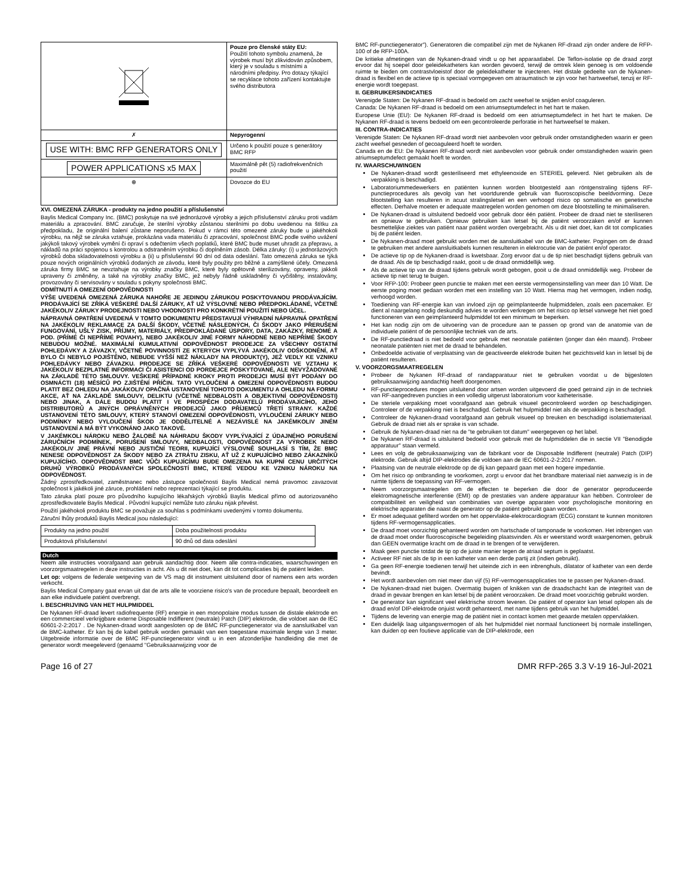| | Pouze pro členské státy EU: Použití tohoto symbolu znamená, že výrobek musí být zlikvidován způsobem, který je v souladu s místními a národními předpisy. Pro dotazy týkající se recyklace tohoto zařízení kontaktujte svého distributora |
| ✗ | Nepyrogenní |
| USE WITH: BMC RFP GENERATORS ONLY | Určeno k použití pouze s generátory BMC RFP |
| POWER APPLICATIONS x5 MAX | Maximálně pět (5) radiofrekvenčních použití |
| ⊕ | Dovozce do EU |
XVI. OMEZENÁ ZÁRUKA - produkty na jedno použití a příslušenství
Baylis Medical Company Inc. (BMC) poskytuje na své jednorázové výrobky a jejich příslušenství záruku proti vadám materiálu a zpracování. BMC zaručuje, že sterilní výrobky zůstanou sterilními po dobu uvedenou na štítku za předpokladu, že originální balení zůstane neporušeno. Pokud v rámci této omezené záruky bude u jakéhokoli výrobku, na nějž se záruka vztahuje, prokázána vada materiálu či zpracování, společnost BMC podle svého uvážení jakýkoli takový výrobek vymění či opraví s odečtením všech poplatků, které BMC bude muset uhradit za přepravu, a nákladů na práci spojenou s kontrolou a odstraněním výrobku či doplněním zásob. Délka záruky: (i) u jednorázových výrobků doba skladovatelnosti výrobku a (ii) u příslušenství 90 dní od data odeslání. Tato omezená záruka se týká pouze nových originálních výrobků dodaných ze závodu, které byly použity pro běžné a zamýšlené účely. Omezená záruka firmy BMC se nevztahuje na výrobky značky BMC, které byly opětovně sterilizovány, opraveny, jakkoli upraveny či změněny, a také na výrobky značky BMC, jež nebyly řádně uskladněny či vyčištěny, instalovány, provozovány či servisovány v souladu s pokyny společnosti BMC.
ODMÍTNUTÍ A OMEZENÍ ODPOVĚDNOSTI
VÝŠE UVEDENÁ OMEZENÁ ZÁRUKA NAHOŘE JE JEDINOU ZÁRUKOU POSKYTOVANOU PRODÁVAJÍCÍM. PRODÁVAJÍCÍ SE ZŘÍKÁ VEŠKERÉ DALŠÍ ZÁRUKY, AŤ UŽ VÝSLOVNÉ NEBO PŘEDPOKLÁDANÉ, VČETNĚ JAKÉKOLIV ZÁRUKY PRODEJNOSTI NEBO VHODNOSTI PRO KONKRÉTNÍ POUŽITÍ NEBO ÚČEL.
NÁPRAVNÁ OPATŘENÍ UVEDENÁ V TOMTO DOKUMENTU PŘEDSTAVUJÍ VÝHRADNÍ NÁPRAVNÁ OPATŘENÍ NA JAKÉKOLIV REKLAMACE ZA DALŠÍ ŠKODY, VČETNĚ NÁSLEDNÝCH, ČI ŠKODY JAKO PŘERUŠENÍ FUNGOVÁNÍ, UŠLÝ ZISK, PŘÍJMY, MATERIÁLY, PŘEDPOKLÁDANÉ ÚSPORY, DATA, ZAKÁZKY, RENOMÉ A POD. (PŘÍMÉ ČI NEPŘÍMÉ POVAHY), NEBO JAKÉKOLIV JINÉ FORMY NÁHODNÉ NEBO NEPŘÍMÉ ŠKODY NEBUDOU MOŽNÉ. MAXIMÁLNÍ KUMULATIVNÍ ODPOVĚDNOST PRODEJCE ZA VŠECHNY OSTATNÍ POHLEDÁVKY A ZÁVAZKY, VČETNĚ POVINNOSTÍ ZE KTERÝCH VYPLÝVÁ JAKÉKOLIV ODŠKODNĚNÍ, AŤ BYLO ČI NEBYLO POJIŠTĚNO, NEBUDE VYŠŠÍ NEŽ NÁKLADY NA PRODUKT(Y), JEŽ VEDLY KE VZNIKU POHLEDÁVKY NEBO ZÁVAZKU. PRODEJCE SE ZŘÍKÁ VEŠKERÉ ODPOVĚDNOSTI VE VZTAHU K JAKÉKOLIV BEZPLATNÉ INFORMACI ČI ASISTENCI OD PORDEJCE POSKYTOVANÉ, ALE NEVYŽADOVANÉ NA ZÁKLADĚ TÉTO SMLOUVY. VEŠKERÉ PŘÍPADNÉ KROKY PROTI PRODEJCI MUSÍ BÝT PODÁNY DO OSMNÁCTI (18) MĚSÍCŮ PO ZJIŠTĚNÍ PŘÍČIN. TATO VYLOUČENÍ A OMEZENÍ ODPOVĚDNOSTI BUDOU PLATIT BEZ OHLEDU NA JAKÁKOLIV OPAČNÁ USTANOVENÍ TOHOTO DOKUMENTU A OHLEDU NA FORMU AKCE, AŤ NA ZÁKLADĚ SMLOUVY, DELIKTU (VČETNĚ NEDBALOSTI A OBJEKTIVNÍ ODPOVĚDNOSTI) NEBO JINAK, A DÁLE BUDOU PLATIT I VE PROSPĚCH DODAVATELŮ PRODÁVAJÍCÍHO, JEHO DISTRIBUTORŮ A JINÝCH OPRÁVNĚNÝCH PRODEJCŮ JAKO PŘÍJEMCŮ TŘETÍ STRANY. KAŽDÉ USTANOVENÍ TÉTO SMLOUVY, KTERÝ STANOVÍ OMEZENÍ ODPOVĚDNOSTI, VYLOUČENÍ ZÁRUKY NEBO PODMÍNKY NEBO VYLOUČENÍ ŠKOD JE ODDĚLITELNÉ A NEZÁVISLÉ NA JAKÉMKOLIV JINÉM USTANOVENÍ A MÁ BÝT VYKONÁNO JAKO TAKOVÉ.
V JAKÉMKOLI NÁROKU NEBO ŽALOBĚ NA NÁHRADU ŠKODY VYPLÝVAJÍCÍ Z ÚDAJNÉHO PORUŠENÍ ZÁRUČNÍCH PODMÍNEK, PORUŠENÍ SMLOUVY, NEDBALOSTI, ODPOVĚDNOST ZA VÝROBEK NEBO JAKÉKOLIV JINÉ PRÁVNÍ NEBO JUSTIČNÍ TEORII, KUPUJÍCÍ VÝSLOVNĚ SOUHLASÍ S TÍM, ŽE BMC NENESE ODPOVĚDNOST ZA ŠKODY NEBO ZA ZTRÁTU ZISKU, AŤ UŽ Z KUPUJÍCÍHO NEBO ZÁKAZNÍKŮ KUPUJÍCÍHO. ODPOVĚDNOST BMC VŮČI KUPUJÍCÍMU BUDE OMEZENA NA KUPNÍ CENU URČITÝCH DRUHŮ VÝROBKŮ PRODÁVANÝCH SPOLEČNOSTÍ BMC, KTERÉ VEDOU KE VZNIKU NÁROKU NA ODPOVĚDNOST.
Žádný zprostředkovatel, zaměstnanec nebo zástupce společnosti Baylis Medical nemá pravomoc zavazovat společnost k jakékoli jiné záruce, prohlášení nebo reprezentaci týkající se produktu.
Tato záruka platí pouze pro původního kupujícího lékařských výrobků Baylis Medical přímo od autorizovaného zprostředkovatele Baylis Medical . Původní kupující nemůže tuto záruku nijak převést.
Použití jakéhokoli produktu BMC se považuje za souhlas s podmínkami uvedenými v tomto dokumentu.
Záruční lhůty produktů Baylis Medical jsou následující:
| Produkty na jedno použití | Doba použitelnosti produktu |
| Produktová příslušenství | 90 dnů od data odeslání |
Dutch
Neem alle instructies voorafgaand aan gebruik aandachtig door. Neem alle contra-indicaties, waarschuwingen en voorzorgsmaatregelen in deze instructies in acht. Als u dit niet doet, kan dit tot complicaties bij de patiënt leiden.
Let op: volgens de federale wetgeving van de VS mag dit instrument uitsluitend door of namens een arts worden verkocht.
Baylis Medical Company gaat ervan uit dat de arts alle te voorziene risico's van de procedure bepaalt, beoordeelt en aan elke individuele patiënt overbrengt.
I. BESCHRIJVING VAN HET HULPMIDDEL
De Nykanen RF-draad levert radiofrequente (RF) energie in een monopolaire modus tussen de distale elektrode en een commercieel verkrijgbare externe Disposable Indifferent (neutrale) Patch (DIP) elektrode, die voldoet aan de IEC 60601-2-2:2017 . De Nykanen-draad wordt aangesloten op de BMC RF-punctiegenerator via de aansluitkabel van de BMC-katheter. Er kan bij de kabel gebruik worden gemaakt van een toegestane maximale lengte van 3 meter. Uitgebreide informatie over de BMC RF-punctiegenerator vindt u in een afzonderlijke handleiding die met de generator wordt meegeleverd (genaamd "Gebruiksaanwijzing voor de
BMC RF-punctiegenerator"). Generatoren die compatibel zijn met de Nykanen RF-draad zijn onder andere de RFP-100 of de RFP-100A.
De kritieke afmetingen van de Nykanen-draad vindt u op het apparaatlabel. De Teflon-isolatie op de draad zorgt ervoor dat hij soepel door geleidekatheters kan worden gevoerd, terwijl de omtrek klein genoeg is om voldoende ruimte te bieden om contrastvloeistof door de geleidekatheter te injecteren. Het distale gedeelte van de Nykanen-draad is flexibel en de actieve tip is speciaal vormgegeven om atraumatisch te zijn voor het hartweefsel, tenzij er RF-energie wordt toegepast.
II. GEBRUIKERSINDICATIES
Verenigde Staten: De Nykanen RF-draad is bedoeld om zacht weefsel te snijden en/of coaguleren.
Canada: De Nykanen RF-draad is bedoeld om een atriumseptumdefect in het hart te maken.
Europese Unie (EU): De Nykanen RF-draad is bedoeld om een atriumseptumdefect in het hart te maken. De Nykanen RF-draad is tevens bedoeld om een gecontroleerde perforatie in het hartweefsel te maken.
III. CONTRA-INDICATIES
Verenigde Staten: De Nykanen RF-draad wordt niet aanbevolen voor gebruik onder omstandigheden waarin er geen zacht weefsel gesneden of gecoaguleerd hoeft te worden.
Canada en de EU: De Nykanen RF-draad wordt niet aanbevolen voor gebruik onder omstandigheden waarin geen atriumseptumdefect gemaakt hoeft te worden.
IV. WAARSCHUWINGEN
De Nykanen-draad wordt gesteriliseerd met ethyleenoxide en STERIEL geleverd. Niet gebruiken als de verpakking is beschadigd.
Laboratoriummedewerkers en patiënten kunnen worden blootgesteld aan röntgenstraling tijdens RF-punctieprocedures als gevolg van het voortdurende gebruik van fluoroscopische beeldvorming. Deze blootstelling kan resulteren in acuut stralingsletsel en een verhoogd risico op somatische en genetische effecten. Derhalve moeten er adequate maatregelen worden genomen om deze blootstelling te minimaliseren.
De Nykanen-draad is uitsluitend bedoeld voor gebruik door één patiënt. Probeer de draad niet te steriliseren en opnieuw te gebruiken. Opnieuw gebruiken kan letsel bij de patiënt veroorzaken en/of er kunnen besmettelijke ziektes van patiënt naar patiënt worden overgebracht. Als u dit niet doet, kan dit tot complicaties bij de patiënt leiden.
De Nykanen-draad moet gebruikt worden met de aansluitkabel van de BMC-katheter. Pogingen om de draad te gebruiken met andere aansluitkabels kunnen resulteren in elektrocutie van de patiënt en/of operator.
De actieve tip op de Nykanen-draad is kwetsbaar. Zorg ervoor dat u de tip niet beschadigt tijdens gebruik van de draad. Als de tip beschadigd raakt, gooit u de draad onmiddellijk weg.
Als de actieve tip van de draad tijdens gebruik wordt gebogen, gooit u de draad onmiddellijk weg. Probeer de actieve tip niet terug te buigen.
Voor RFP-100: Probeer geen punctie te maken met een eerste vermogensinstelling van meer dan 10 Watt. De eerste poging moet gedaan worden met een instelling van 10 Watt. Hierna mag het vermogen, indien nodig, verhoogd worden.
Toediening van RF-energie kan van invloed zijn op geïmplanteerde hulpmiddelen, zoals een pacemaker. Er dient al naargelang nodig deskundig advies te worden verkregen om het risico op letsel vanwege het niet goed functioneren van een geïmplanteerd hulpmiddel tot een minimum te beperken.
Het kan nodig zijn om de uitvoering van de procedure aan te passen op grond van de anatomie van de individuele patiënt of de persoonlijke techniek van de arts.
De RF-punctiedraad is niet bedoeld voor gebruik met neonatale patiënten (jonger dan één maand). Probeer neonatale patiënten niet met de draad te behandelen.
Onbedoelde activatie of verplaatsing van de geactiveerde elektrode buiten het gezichtsveld kan in letsel bij de patiënt resulteren.
V. VOORZORGSMAATREGELEN
Probeer de Nykanen RF-draad of randapparatuur niet te gebruiken voordat u de bijgesloten gebruiksaanwijzing aandachtig heeft doorgenomen.
RF-punctieprocedures mogen uitsluitend door artsen worden uitgevoerd die goed getraind zijn in de techniek van RF-aangedreven puncties in een volledig uitgerust laboratorium voor katheterisatie.
De steriele verpakking moet voorafgaand aan gebruik visueel gecontroleerd worden op beschadigingen. Controleer of de verpakking niet is beschadigd. Gebruik het hulpmiddel niet als de verpakking is beschadigd.
Controleer de Nykanen-draad voorafgaand aan gebruik visueel op breuken en beschadigd isolatiemateriaal. Gebruik de draad niet als er sprake is van schade.
Gebruik de Nykanen-draad niet na de "te gebruiken tot datum" weergegeven op het label.
De Nykanen RF-draad is uitsluitend bedoeld voor gebruik met de hulpmiddelen die in sectie VII "Benodigde apparatuur" staan vermeld.
Lees en volg de gebruiksaanwijzing van de fabrikant voor de Disposable Indifferent (neutrale) Patch (DIP) elektrode. Gebruik altijd DIP-elektrodes die voldoen aan de IEC 60601-2-2:2017 normen.
Plaatsing van de neutrale elektrode op de dij kan gepaard gaan met een hogere impedantie.
Om het risico op ontbranding te voorkomen, zorgt u ervoor dat het brandbare materiaal niet aanwezig is in de ruimte tijdens de toepassing van RF-vermogen.
Neem voorzorgsmaatregelen om de effecten te beperken die door de generator geproduceerde elektromagnetische interferentie (EMI) op de prestaties van andere apparatuur kan hebben. Controleer de compatibiliteit en veiligheid van combinaties van overige apparaten voor psychologische monitoring en elektrische apparaten die naast de generator op de patiënt gebruikt gaan worden.
Er moet adequaat gefilterd worden om het oppervlakte-elektrocardiogram (ECG) constant te kunnen monitoren tijdens RF-vermogensapplicaties.
De draad moet voorzichtig gehanteerd worden om hartschade of tamponade te voorkomen. Het inbrengen van de draad moet onder fluoroscopische begeleiding plaatsvinden. Als er weerstand wordt waargenomen, gebruik dan GEEN overmatige kracht om de draad in te brengen of te verwijderen.
Maak geen punctie totdat de tip op de juiste manier tegen de atriaal septum is geplaatst.
Activeer RF niet als de tip in een katheter van een derde partij zit (indien gebruikt).
Ga geen RF-energie toedienen terwijl het uiteinde zich in een inbrenghuls, dilatator of katheter van een derde bevindt.
Het wordt aanbevolen om niet meer dan vijf (5) RF-vermogensapplicaties toe te passen per Nykanen-draad.
De Nykanen-draad niet buigen. Overmatig buigen of knikken van de draadschacht kan de integriteit van de draad in gevaar brengen en kan letsel bij de patiënt veroorzaken. De draad moet voorzichtig gebruikt worden.
De generator kan significant veel elektrische stroom leveren. De patiënt of operator kan letsel oplopen als de draad en/of DIP-elektrode onjuist wordt gehanteerd, met name tijdens gebruik van het hulpmiddel.
Tijdens de levering van energie mag de patiënt niet in contact komen met geaarde metalen oppervlakken.
Een duidelijk laag uitgangsvermogen of als het hulpmiddel niet normaal functioneert bij normale instellingen, kan duiden op een foutieve applicatie van de DIP-elektrode, een
Page 16 of 27 DMR RFP-265 3.3 V-19 16-Jul-2021